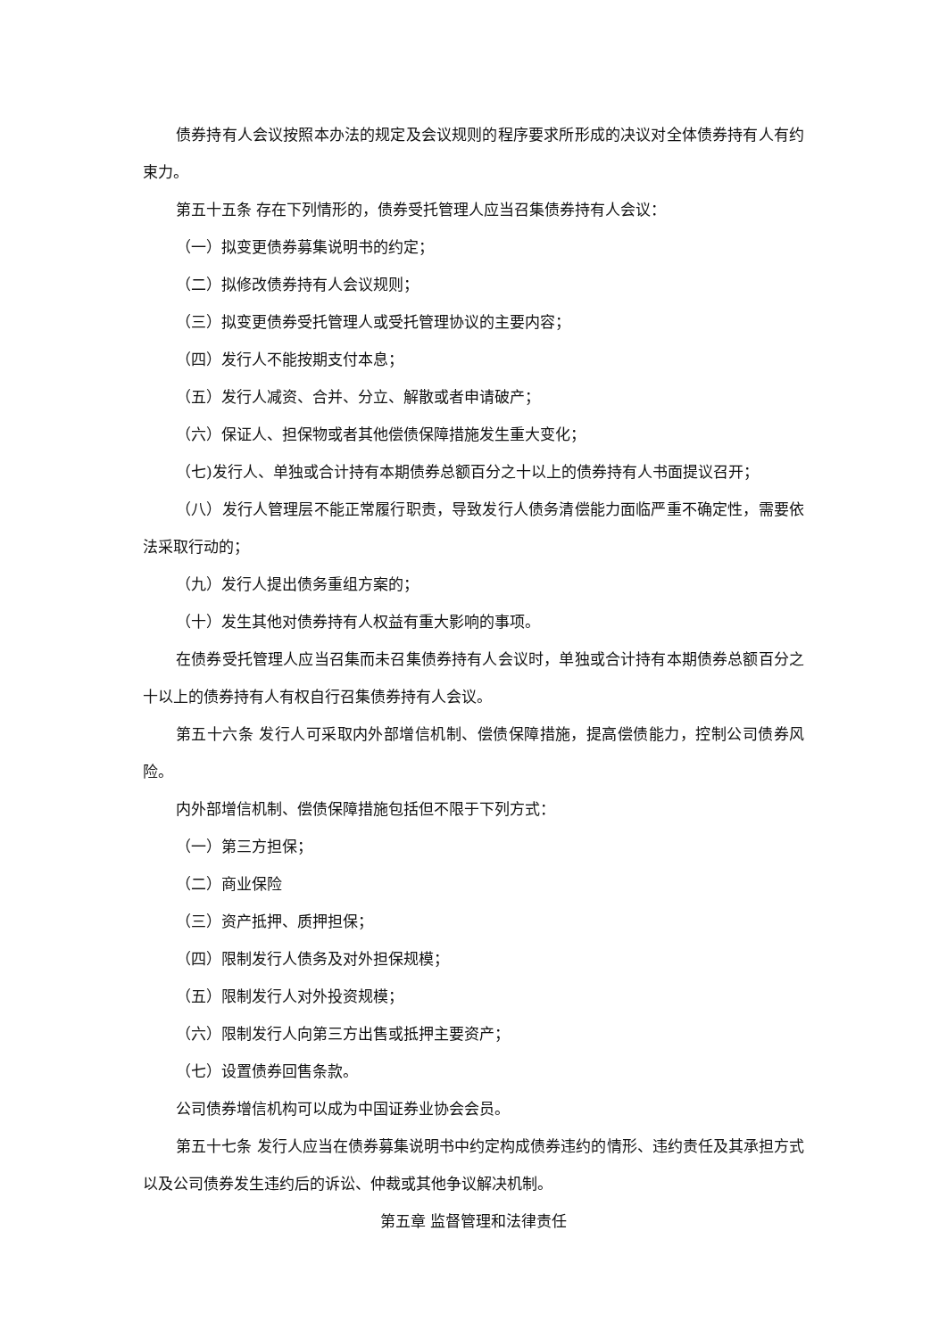债券持有人会议按照本办法的规定及会议规则的程序要求所形成的决议对全体债券持有人有约束力。
第五十五条 存在下列情形的，债券受托管理人应当召集债券持有人会议：
（一）拟变更债券募集说明书的约定；
（二）拟修改债券持有人会议规则；
（三）拟变更债券受托管理人或受托管理协议的主要内容；
（四）发行人不能按期支付本息；
（五）发行人减资、合并、分立、解散或者申请破产；
（六）保证人、担保物或者其他偿债保障措施发生重大变化；
（七)发行人、单独或合计持有本期债券总额百分之十以上的债券持有人书面提议召开；
（八）发行人管理层不能正常履行职责，导致发行人债务清偿能力面临严重不确定性，需要依法采取行动的；
（九）发行人提出债务重组方案的；
（十）发生其他对债券持有人权益有重大影响的事项。
在债券受托管理人应当召集而未召集债券持有人会议时，单独或合计持有本期债券总额百分之十以上的债券持有人有权自行召集债券持有人会议。
第五十六条 发行人可采取内外部增信机制、偿债保障措施，提高偿债能力，控制公司债券风险。
内外部增信机制、偿债保障措施包括但不限于下列方式：
（一）第三方担保；
（二）商业保险
（三）资产抵押、质押担保；
（四）限制发行人债务及对外担保规模；
（五）限制发行人对外投资规模；
（六）限制发行人向第三方出售或抵押主要资产；
（七）设置债券回售条款。
公司债券增信机构可以成为中国证券业协会会员。
第五十七条 发行人应当在债券募集说明书中约定构成债券违约的情形、违约责任及其承担方式以及公司债券发生违约后的诉讼、仲裁或其他争议解决机制。
第五章 监督管理和法律责任